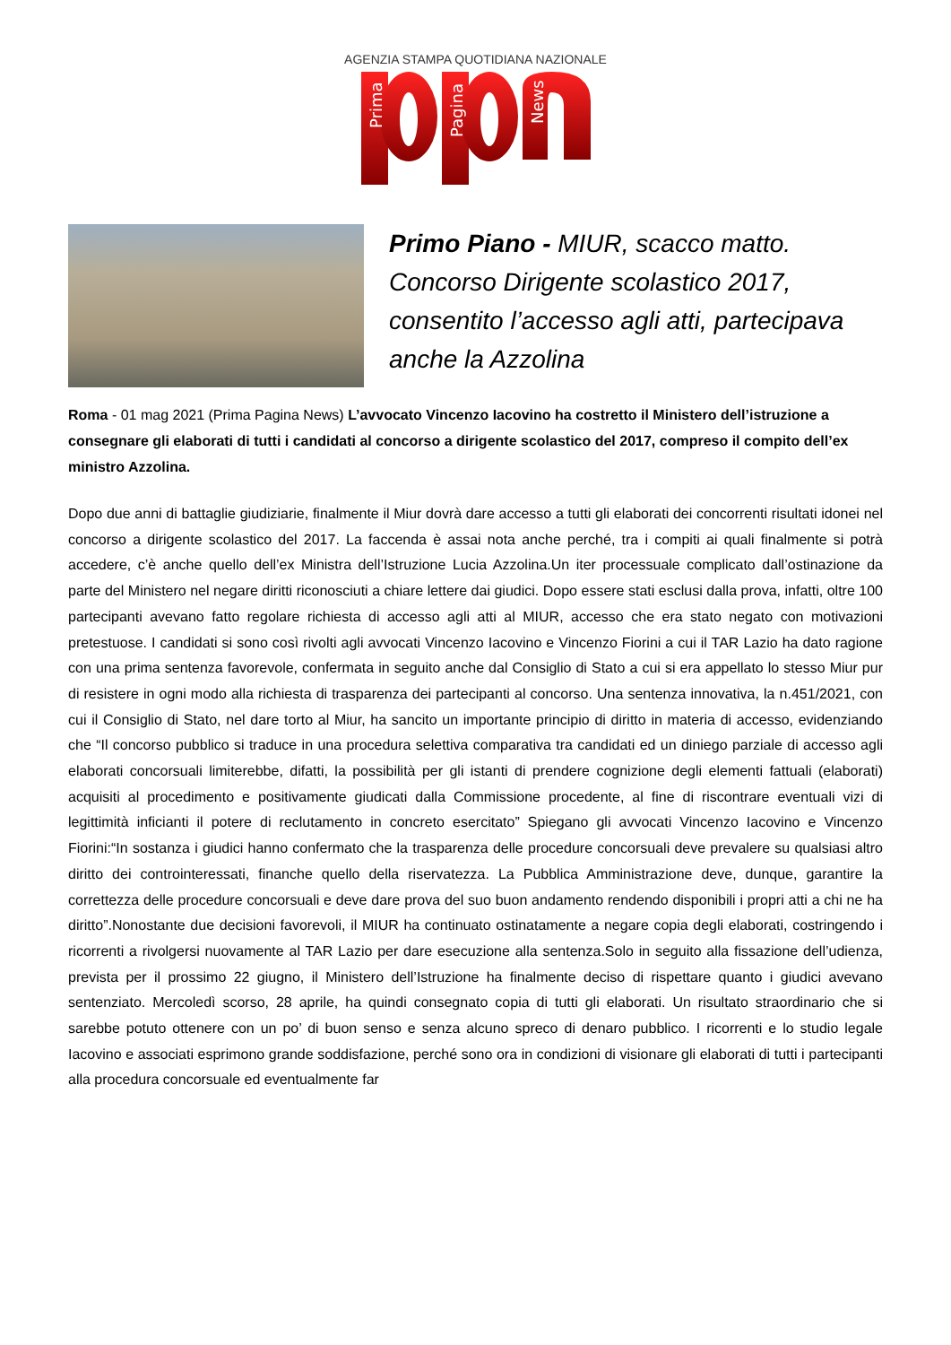AGENZIA STAMPA QUOTIDIANA NAZIONALE
Prima
Pagina
News
Primo Piano - MIUR, scacco matto. Concorso Dirigente scolastico 2017, consentito l’accesso agli atti, partecipava anche la Azzolina
Roma - 01 mag 2021 (Prima Pagina News) L’avvocato Vincenzo Iacovino ha costretto il Ministero dell’istruzione a consegnare gli elaborati di tutti i candidati al concorso a dirigente scolastico del 2017, compreso il compito dell’ex ministro Azzolina.
Dopo due anni di battaglie giudiziarie, finalmente il Miur dovrà dare accesso a tutti gli elaborati dei concorrenti risultati idonei nel concorso a dirigente scolastico del 2017. La faccenda è assai nota anche perché, tra i compiti ai quali finalmente si potrà accedere, c’è anche quello dell’ex Ministra dell’Istruzione Lucia Azzolina.Un iter processuale complicato dall’ostinazione da parte del Ministero nel negare diritti riconosciuti a chiare lettere dai giudici. Dopo essere stati esclusi dalla prova, infatti, oltre 100 partecipanti avevano fatto regolare richiesta di accesso agli atti al MIUR, accesso che era stato negato con motivazioni pretestuose. I candidati si sono così rivolti agli avvocati Vincenzo Iacovino e Vincenzo Fiorini a cui il TAR Lazio ha dato ragione con una prima sentenza favorevole, confermata in seguito anche dal Consiglio di Stato a cui si era appellato lo stesso Miur pur di resistere in ogni modo alla richiesta di trasparenza dei partecipanti al concorso. Una sentenza innovativa, la n.451/2021, con cui il Consiglio di Stato, nel dare torto al Miur, ha sancito un importante principio di diritto in materia di accesso, evidenziando che “Il concorso pubblico si traduce in una procedura selettiva comparativa tra candidati ed un diniego parziale di accesso agli elaborati concorsuali limiterebbe, difatti, la possibilità per gli istanti di prendere cognizione degli elementi fattuali (elaborati) acquisiti al procedimento e positivamente giudicati dalla Commissione procedente, al fine di riscontrare eventuali vizi di legittimità inficianti il potere di reclutamento in concreto esercitato” Spiegano gli avvocati Vincenzo Iacovino e Vincenzo Fiorini:“In sostanza i giudici hanno confermato che la trasparenza delle procedure concorsuali deve prevalere su qualsiasi altro diritto dei controinteressati, finanche quello della riservatezza. La Pubblica Amministrazione deve, dunque, garantire la correttezza delle procedure concorsuali e deve dare prova del suo buon andamento rendendo disponibili i propri atti a chi ne ha diritto”.Nonostante due decisioni favorevoli, il MIUR ha continuato ostinatamente a negare copia degli elaborati, costringendo i ricorrenti a rivolgersi nuovamente al TAR Lazio per dare esecuzione alla sentenza.Solo in seguito alla fissazione dell’udienza, prevista per il prossimo 22 giugno, il Ministero dell’Istruzione ha finalmente deciso di rispettare quanto i giudici avevano sentenziato. Mercoledì scorso, 28 aprile, ha quindi consegnato copia di tutti gli elaborati. Un risultato straordinario che si sarebbe potuto ottenere con un po’ di buon senso e senza alcuno spreco di denaro pubblico. I ricorrenti e lo studio legale Iacovino e associati esprimono grande soddisfazione, perché sono ora in condizioni di visionare gli elaborati di tutti i partecipanti alla procedura concorsuale ed eventualmente far